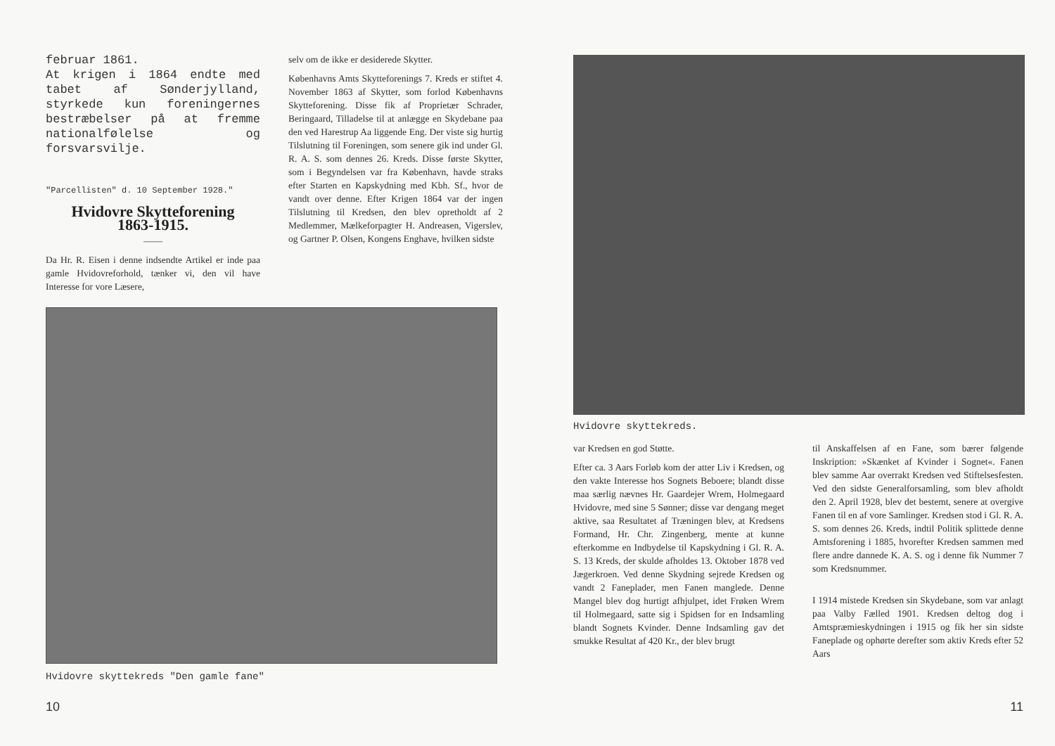februar 1861.
At krigen i 1864 endte med tabet af Sønderjylland, styrkede kun foreningernes bestræbelser på at fremme nationalfølelse og forsvarsvilje.
"Parcellisten" d. 10 September 1928."
Hvidovre Skytteforening
1863-1915.
——
Da Hr. R. Eisen i denne indsendte Artikel er inde paa gamle Hvidovreforhold, tænker vi, den vil have Interesse for vore Læsere,
selv om de ikke er desiderede Skytter.
Københavns Amts Skytteforenings 7. Kreds er stiftet 4. November 1863 af Skytter, som forlod Københavns Skytteforening. Disse fik af Proprietær Schrader, Beringaard, Tilladelse til at anlægge en Skydebane paa den ved Harestrup Aa liggende Eng. Der viste sig hurtig Tilslutning til Foreningen, som senere gik ind under Gl. R. A. S. som dennes 26. Kreds. Disse første Skytter, som i Begyndelsen var fra København, havde straks efter Starten en Kapskydning med Kbh. Sf., hvor de vandt over denne. Efter Krigen 1864 var der ingen Tilslutning til Kredsen, den blev opretholdt af 2 Medlemmer, Mælkeforpagter H. Andreasen, Vigerslev, og Gartner P. Olsen, Kongens Enghave, hvilken sidste
Hvidovre skyttekreds "Den gamle fane"
10
Hvidovre skyttekreds.
var Kredsen en god Støtte.
Efter ca. 3 Aars Forløb kom der atter Liv i Kredsen, og den vakte Interesse hos Sognets Beboere; blandt disse maa særlig nævnes Hr. Gaardejer Wrem, Holmegaard Hvidovre, med sine 5 Sønner; disse var dengang meget aktive, saa Resultatet af Træningen blev, at Kredsens Formand, Hr. Chr. Zingenberg, mente at kunne efterkomme en Indbydelse til Kapskydning i Gl. R. A. S. 13 Kreds, der skulde afholdes 13. Oktober 1878 ved Jægerkroen. Ved denne Skydning sejrede Kredsen og vandt 2 Faneplader, men Fanen manglede. Denne Mangel blev dog hurtigt afhjulpet, idet Frøken Wrem til Holmegaard, satte sig i Spidsen for en Indsamling blandt Sognets Kvinder. Denne Indsamling gav det smukke Resultat af 420 Kr., der blev brugt
til Anskaffelsen af en Fane, som bærer følgende Inskription: »Skænket af Kvinder i Sognet«. Fanen blev samme Aar overrakt Kredsen ved Stiftelsesfesten. Ved den sidste Generalforsamling, som blev afholdt den 2. April 1928, blev det bestemt, senere at overgive Fanen til en af vore Samlinger. Kredsen stod i Gl. R. A. S. som dennes 26. Kreds, indtil Politik splittede denne Amtsforening i 1885, hvorefter Kredsen sammen med flere andre dannede K. A. S. og i denne fik Nummer 7 som Kredsnummer.
I 1914 mistede Kredsen sin Skydebane, som var anlagt paa Valby Fælled 1901. Kredsen deltog dog i Amtspræmieskydningen i 1915 og fik her sin sidste Faneplade og ophørte derefter som aktiv Kreds efter 52 Aars
11